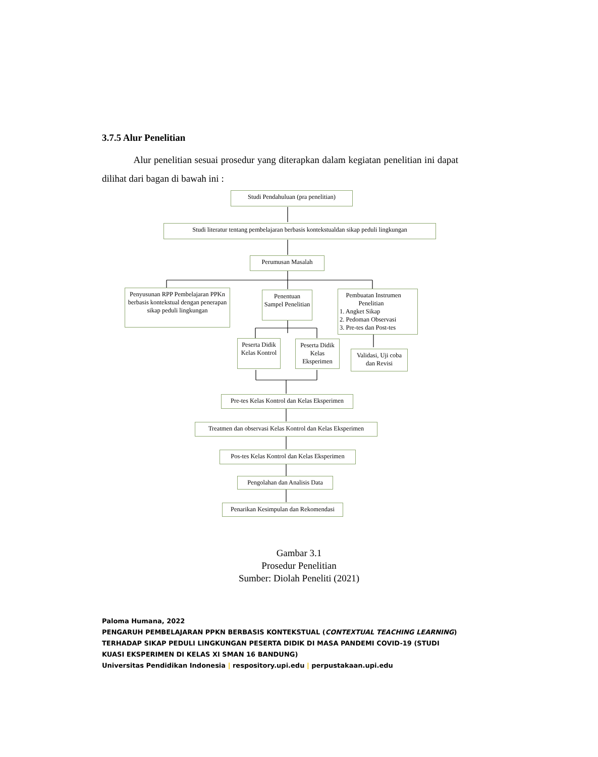3.7.5 Alur Penelitian
Alur penelitian sesuai prosedur yang diterapkan dalam kegiatan penelitian ini dapat dilihat dari bagan di bawah ini :
Studi Pendahuluan (pra penelitian)
Studi literatur tentang pembelajaran berbasis kontekstualdan sikap peduli lingkungan
Perumusan Masalah
Penyusunan RPP Pembelajaran PPKn berbasis kontekstual dengan penerapan sikap peduli lingkungan
Penentuan Sampel Penelitian
Pembuatan Instrumen
Penelitian
1. Angket Sikap
2. Pedoman Observasi
3. Pre-tes dan Post-tes
Peserta Didik Kelas Kontrol
Peserta Didik Kelas Eksperimen
Validasi, Uji coba dan Revisi
Pre-tes Kelas Kontrol dan Kelas Eksperimen
Treatmen dan observasi Kelas Kontrol dan Kelas Eksperimen
Pos-tes Kelas Kontrol dan Kelas Eksperimen
Pengolahan dan Analisis Data
Penarikan Kesimpulan dan Rekomendasi
Gambar 3.1
Prosedur Penelitian
Sumber: Diolah Peneliti (2021)
Paloma Humana, 2022
PENGARUH PEMBELAJARAN PPKN BERBASIS KONTEKSTUAL (CONTEXTUAL TEACHING LEARNING) TERHADAP SIKAP PEDULI LINGKUNGAN PESERTA DIDIK DI MASA PANDEMI COVID-19 (STUDI KUASI EKSPERIMEN DI KELAS XI SMAN 16 BANDUNG)
Universitas Pendidikan Indonesia | respository.upi.edu | perpustakaan.upi.edu